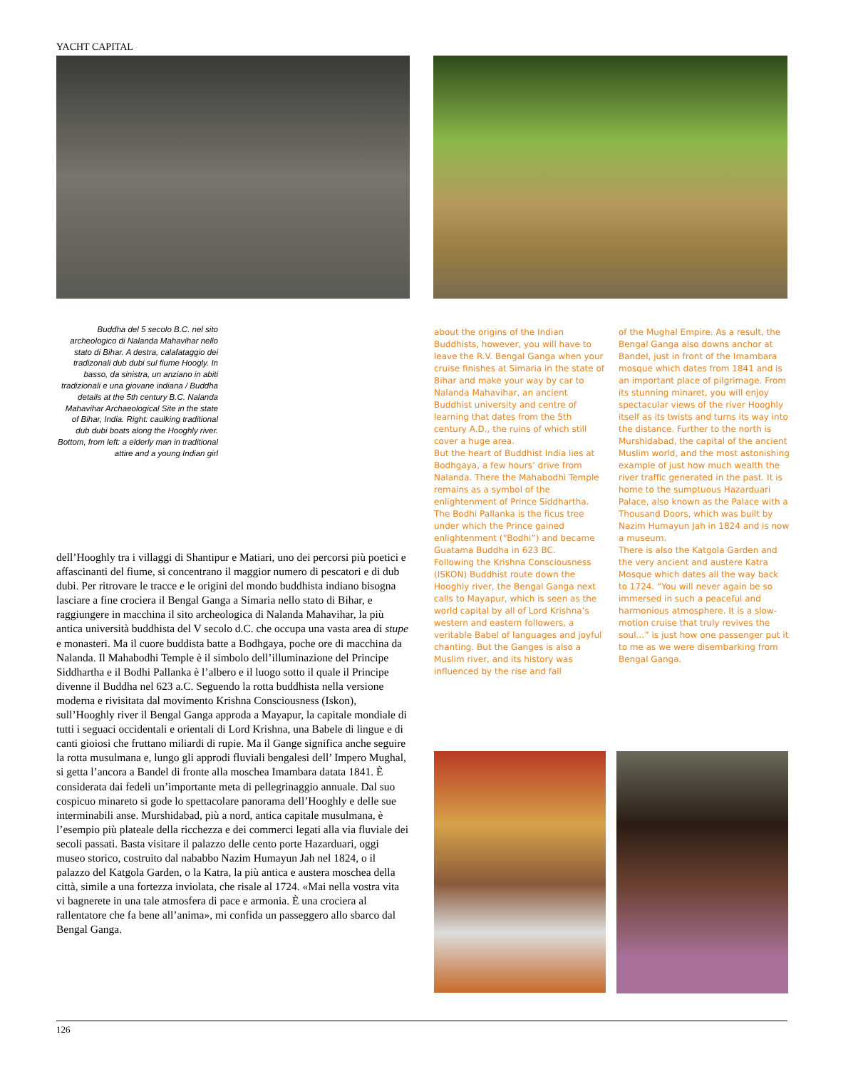YACHT CAPITAL
Buddha del 5 secolo B.C. nel sito archeologico di Nalanda Mahavihar nello stato di Bihar. A destra, calafataggio dei tradizonali dub dubi sul fiume Hoogly. In basso, da sinistra, un anziano in abiti tradizionali e una giovane indiana / Buddha details at the 5th century B.C. Nalanda Mahavihar Archaeological Site in the state of Bihar, India. Right: caulking traditional dub dubi boats along the Hooghly river. Bottom, from left: a elderly man in traditional attire and a young Indian girl
dell’Hooghly tra i villaggi di Shantipur e Matiari, uno dei percorsi più poetici e affascinanti del fiume, si concentrano il maggior numero di pescatori e di dub dubi. Per ritrovare le tracce e le origini del mondo buddhista indiano bisogna lasciare a fine crociera il Bengal Ganga a Simaria nello stato di Bihar, e raggiungere in macchina il sito archeologica di Nalanda Mahavihar, la più antica università buddhista del V secolo d.C. che occupa una vasta area di stupe e monasteri. Ma il cuore buddista batte a Bodhgaya, poche ore di macchina da Nalanda. Il Mahabodhi Temple è il simbolo dell’illuminazione del Principe Siddhartha e il Bodhi Pallanka è l’albero e il luogo sotto il quale il Principe divenne il Buddha nel 623 a.C. Seguendo la rotta buddhista nella versione moderna e rivisitata dal movimento Krishna Consciousness (Iskon), sull’Hooghly river il Bengal Ganga approda a Mayapur, la capitale mondiale di tutti i seguaci occidentali e orientali di Lord Krishna, una Babele di lingue e di canti gioiosi che fruttano miliardi di rupie. Ma il Gange significa anche seguire la rotta musulmana e, lungo gli approdi fluviali bengalesi dell’ Impero Mughal, si getta l’ancora a Bandel di fronte alla moschea Imambara datata 1841. È considerata dai fedeli un’importante meta di pellegrinaggio annuale. Dal suo cospicuo minareto si gode lo spettacolare panorama dell’Hooghly e delle sue interminabili anse. Murshidabad, più a nord, antica capitale musulmana, è l’esempio più plateale della ricchezza e dei commerci legati alla via fluviale dei secoli passati. Basta visitare il palazzo delle cento porte Hazarduari, oggi museo storico, costruito dal nababbo Nazim Humayun Jah nel 1824, o il palazzo del Katgola Garden, o la Katra, la più antica e austera moschea della città, simile a una fortezza inviolata, che risale al 1724. «Mai nella vostra vita vi bagnerete in una tale atmosfera di pace e armonia. È una crociera al rallentatore che fa bene all’anima», mi confida un passeggero allo sbarco dal Bengal Ganga.
about the origins of the Indian Buddhists, however, you will have to leave the R.V. Bengal Ganga when your cruise finishes at Simaria in the state of Bihar and make your way by car to Nalanda Mahavihar, an ancient Buddhist university and centre of learning that dates from the 5th century A.D., the ruins of which still cover a huge area.
But the heart of Buddhist India lies at Bodhgaya, a few hours’ drive from Nalanda. There the Mahabodhi Temple remains as a symbol of the enlightenment of Prince Siddhartha. The Bodhi Pallanka is the ficus tree under which the Prince gained enlightenment (“Bodhi”) and became Guatama Buddha in 623 BC.
Following the Krishna Consciousness (ISKON) Buddhist route down the Hooghly river, the Bengal Ganga next calls to Mayapur, which is seen as the world capital by all of Lord Krishna’s western and eastern followers, a veritable Babel of languages and joyful chanting. But the Ganges is also a Muslim river, and its history was influenced by the rise and fall
of the Mughal Empire. As a result, the Bengal Ganga also downs anchor at Bandel, just in front of the Imambara mosque which dates from 1841 and is an important place of pilgrimage. From its stunning minaret, you will enjoy spectacular views of the river Hooghly itself as its twists and turns its way into the distance. Further to the north is Murshidabad, the capital of the ancient Muslim world, and the most astonishing example of just how much wealth the river traffic generated in the past. It is home to the sumptuous Hazarduari Palace, also known as the Palace with a Thousand Doors, which was built by Nazim Humayun Jah in 1824 and is now a museum.
There is also the Katgola Garden and the very ancient and austere Katra Mosque which dates all the way back to 1724. “You will never again be so immersed in such a peaceful and harmonious atmosphere. It is a slow-motion cruise that truly revives the soul…” is just how one passenger put it to me as we were disembarking from Bengal Ganga.
126